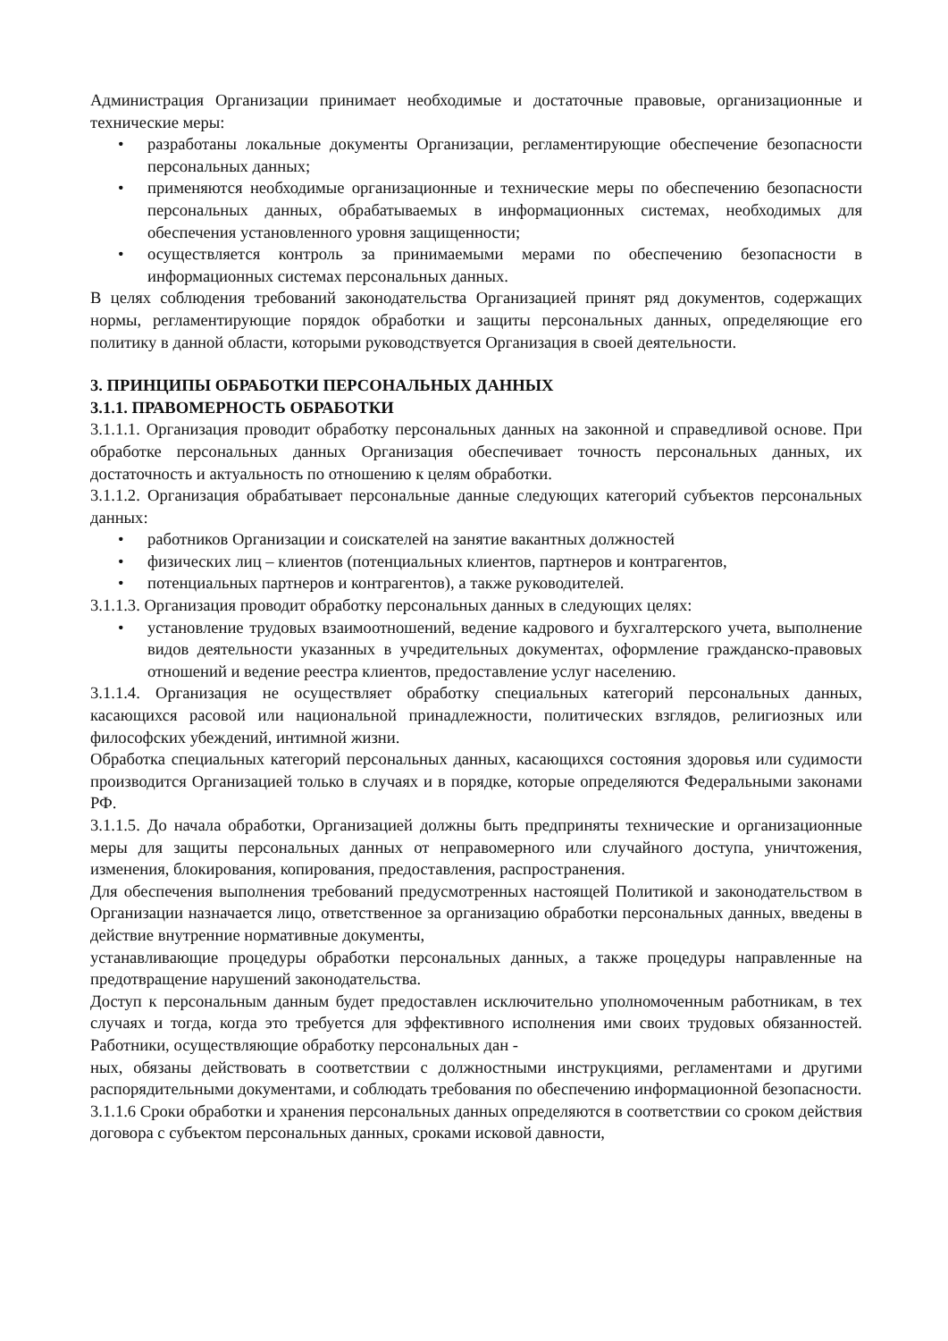Администрация Организации принимает необходимые и достаточные правовые, организационные и технические меры:
• разработаны локальные документы Организации, регламентирующие обеспечение безопасности персональных данных;
• применяются необходимые организационные и технические меры по обеспечению безопасности персональных данных, обрабатываемых в информационных системах, необходимых для обеспечения установленного уровня защищенности;
• осуществляется контроль за принимаемыми мерами по обеспечению безопасности в информационных системах персональных данных.
В целях соблюдения требований законодательства Организацией принят ряд документов, содержащих нормы, регламентирующие порядок обработки и защиты персональных данных, определяющие его политику в данной области, которыми руководствуется Организация в своей деятельности.
3. ПРИНЦИПЫ ОБРАБОТКИ ПЕРСОНАЛЬНЫХ ДАННЫХ
3.1.1. ПРАВОМЕРНОСТЬ ОБРАБОТКИ
3.1.1.1. Организация проводит обработку персональных данных на законной и справедливой основе. При обработке персональных данных Организация обеспечивает точность персональных данных, их достаточность и актуальность по отношению к целям обработки.
3.1.1.2. Организация обрабатывает персональные данные следующих категорий субъектов персональных данных:
• работников Организации и соискателей на занятие вакантных должностей
• физических лиц – клиентов (потенциальных клиентов, партнеров и контрагентов,
• потенциальных партнеров и контрагентов), а также руководителей.
3.1.1.3. Организация проводит обработку персональных данных в следующих целях:
• установление трудовых взаимоотношений, ведение кадрового и бухгалтерского учета, выполнение видов деятельности указанных в учредительных документах, оформление гражданско-правовых отношений и ведение реестра клиентов, предоставление услуг населению.
3.1.1.4. Организация не осуществляет обработку специальных категорий персональных данных, касающихся расовой или национальной принадлежности, политических взглядов, религиозных или философских убеждений, интимной жизни.
Обработка специальных категорий персональных данных, касающихся состояния здоровья или судимости производится Организацией только в случаях и в порядке, которые определяются Федеральными законами РФ.
3.1.1.5. До начала обработки, Организацией должны быть предприняты технические и организационные меры для защиты персональных данных от неправомерного или случайного доступа, уничтожения, изменения, блокирования, копирования, предоставления, распространения.
Для обеспечения выполнения требований предусмотренных настоящей Политикой и законодательством в Организации назначается лицо, ответственное за организацию обработки персональных данных, введены в действие внутренние нормативные документы,
устанавливающие процедуры обработки персональных данных, а также процедуры направленные на предотвращение нарушений законодательства.
Доступ к персональным данным будет предоставлен исключительно уполномоченным работникам, в тех случаях и тогда, когда это требуется для эффективного исполнения ими своих трудовых обязанностей. Работники, осуществляющие обработку персональных дан -
ных, обязаны действовать в соответствии с должностными инструкциями, регламентами и другими распорядительными документами, и соблюдать требования по обеспечению информационной безопасности.
3.1.1.6 Сроки обработки и хранения персональных данных определяются в соответствии со сроком действия договора с субъектом персональных данных, сроками исковой давности,